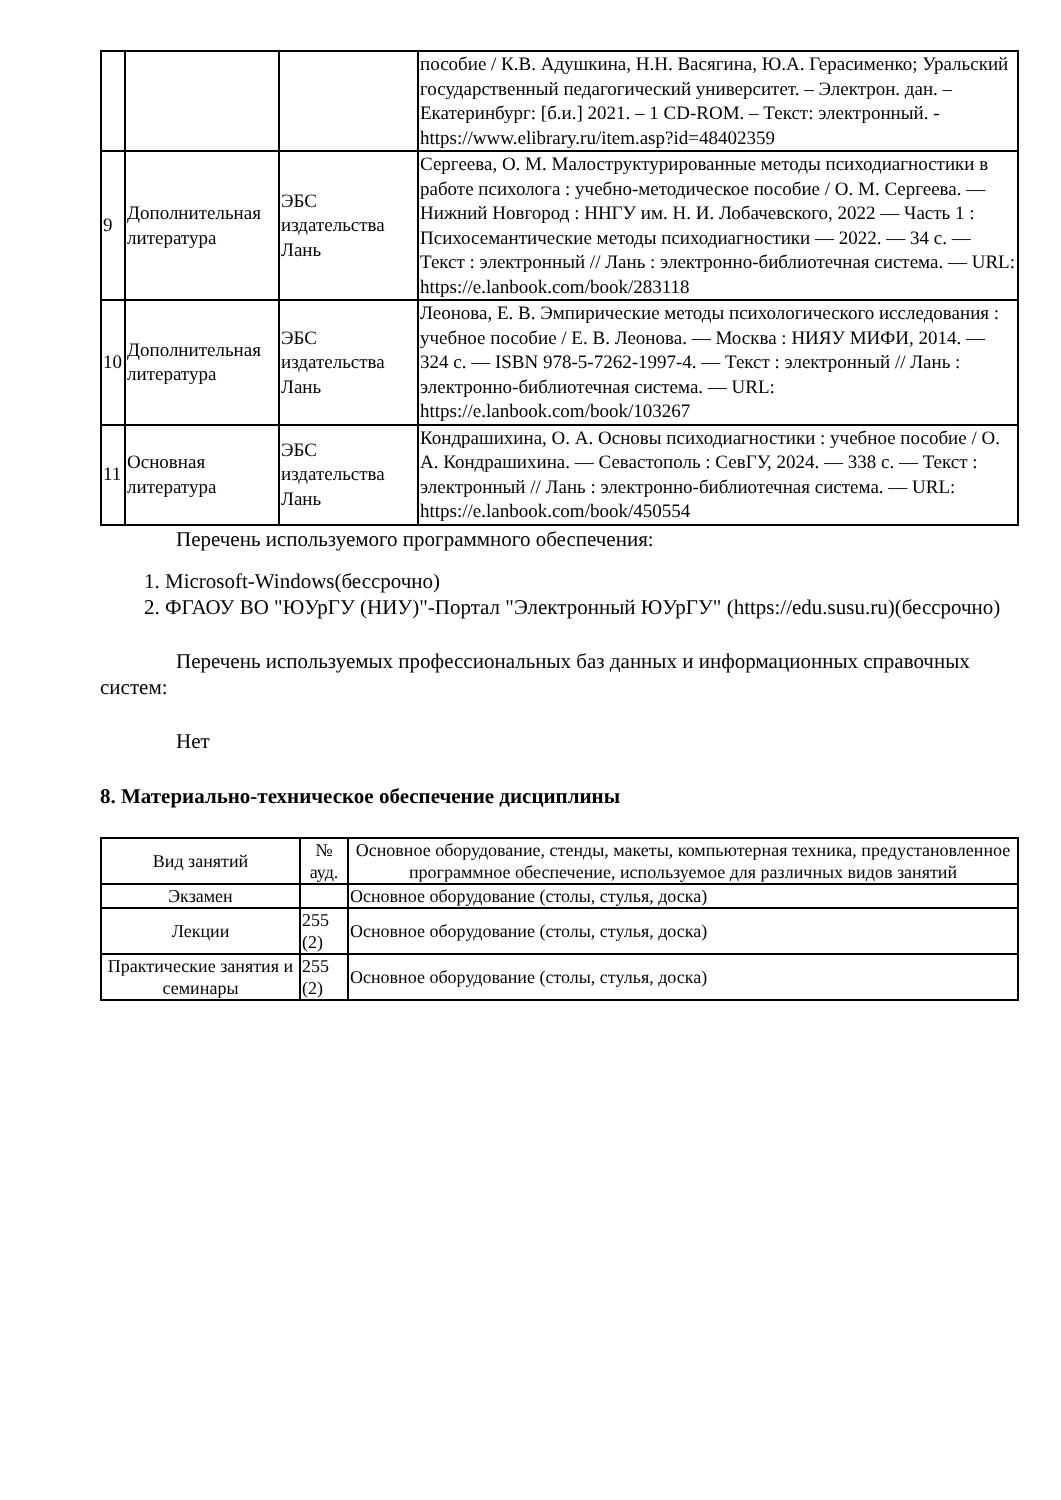| | | | пособие / К.В. Адушкина, Н.Н. Васягина, Ю.А. Герасименко; Уральский государственный педагогический университет. – Электрон. дан. –Екатеринбург: [б.и.] 2021. – 1 CD-ROM. – Текст: электронный. - https://www.elibrary.ru/item.asp?id=48402359 |
| 9 | Дополнительная литература | ЭБС издательства Лань | Сергеева, О. М. Малоструктурированные методы психодиагностики в работе психолога : учебно-методическое пособие / О. М. Сергеева. — Нижний Новгород : ННГУ им. Н. И. Лобачевского, 2022 — Часть 1 : Психосемантические методы психодиагностики — 2022. — 34 с. — Текст : электронный // Лань : электронно-библиотечная система. — URL: https://e.lanbook.com/book/283118 |
| 10 | Дополнительная литература | ЭБС издательства Лань | Леонова, Е. В. Эмпирические методы психологического исследования : учебное пособие / Е. В. Леонова. — Москва : НИЯУ МИФИ, 2014. — 324 с. — ISBN 978-5-7262-1997-4. — Текст : электронный // Лань : электронно-библиотечная система. — URL: https://e.lanbook.com/book/103267 |
| 11 | Основная литература | ЭБС издательства Лань | Кондрашихина, О. А. Основы психодиагностики : учебное пособие / О. А. Кондрашихина. — Севастополь : СевГУ, 2024. — 338 с. — Текст : электронный // Лань : электронно-библиотечная система. — URL: https://e.lanbook.com/book/450554 |
Перечень используемого программного обеспечения:
1. Microsoft-Windows(бессрочно)
2. ФГАОУ ВО "ЮУрГУ (НИУ)"-Портал "Электронный ЮУрГУ" (https://edu.susu.ru)(бессрочно)
Перечень используемых профессиональных баз данных и информационных справочных систем:
Нет
8. Материально-техническое обеспечение дисциплины
| Вид занятий | № ауд. | Основное оборудование, стенды, макеты, компьютерная техника, предустановленное программное обеспечение, используемое для различных видов занятий |
| --- | --- | --- |
| Экзамен | | Основное оборудование (столы, стулья, доска) |
| Лекции | 255 (2) | Основное оборудование (столы, стулья, доска) |
| Практические занятия и семинары | 255 (2) | Основное оборудование (столы, стулья, доска) |